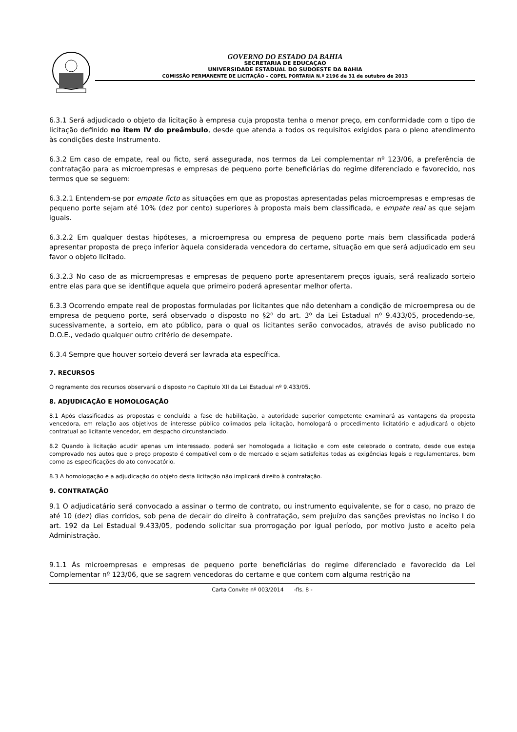GOVERNO DO ESTADO DA BAHIA
SECRETARIA DE EDUCAÇAO
UNIVERSIDADE ESTADUAL DO SUDOESTE DA BAHIA
COMISSÃO PERMANENTE DE LICITAÇÃO – COPEL PORTARIA N.º 2196 de 31 de outubro de 2013
6.3.1 Será adjudicado o objeto da licitação à empresa cuja proposta tenha o menor preço, em conformidade com o tipo de licitação definido no item IV do preâmbulo, desde que atenda a todos os requisitos exigidos para o pleno atendimento às condições deste Instrumento.
6.3.2 Em caso de empate, real ou ficto, será assegurada, nos termos da Lei complementar nº 123/06, a preferência de contratação para as microempresas e empresas de pequeno porte beneficiárias do regime diferenciado e favorecido, nos termos que se seguem:
6.3.2.1 Entendem-se por empate ficto as situações em que as propostas apresentadas pelas microempresas e empresas de pequeno porte sejam até 10% (dez por cento) superiores à proposta mais bem classificada, e empate real as que sejam iguais.
6.3.2.2 Em qualquer destas hipóteses, a microempresa ou empresa de pequeno porte mais bem classificada poderá apresentar proposta de preço inferior àquela considerada vencedora do certame, situação em que será adjudicado em seu favor o objeto licitado.
6.3.2.3 No caso de as microempresas e empresas de pequeno porte apresentarem preços iguais, será realizado sorteio entre elas para que se identifique aquela que primeiro poderá apresentar melhor oferta.
6.3.3 Ocorrendo empate real de propostas formuladas por licitantes que não detenham a condição de microempresa ou de empresa de pequeno porte, será observado o disposto no §2º do art. 3º da Lei Estadual nº 9.433/05, procedendo-se, sucessivamente, a sorteio, em ato público, para o qual os licitantes serão convocados, através de aviso publicado no D.O.E., vedado qualquer outro critério de desempate.
6.3.4 Sempre que houver sorteio deverá ser lavrada ata específica.
7. RECURSOS
O regramento dos recursos observará o disposto no Capítulo XII da Lei Estadual nº 9.433/05.
8. ADJUDICAÇÃO E HOMOLOGAÇÃO
8.1 Após classificadas as propostas e concluída a fase de habilitação, a autoridade superior competente examinará as vantagens da proposta vencedora, em relação aos objetivos de interesse público colimados pela licitação, homologará o procedimento licitatório e adjudicará o objeto contratual ao licitante vencedor, em despacho circunstanciado.
8.2 Quando à licitação acudir apenas um interessado, poderá ser homologada a licitação e com este celebrado o contrato, desde que esteja comprovado nos autos que o preço proposto é compatível com o de mercado e sejam satisfeitas todas as exigências legais e regulamentares, bem como as especificações do ato convocatório.
8.3 A homologação e a adjudicação do objeto desta licitação não implicará direito à contratação.
9. CONTRATAÇÃO
9.1 O adjudicatário será convocado a assinar o termo de contrato, ou instrumento equivalente, se for o caso, no prazo de até 10 (dez) dias corridos, sob pena de decair do direito à contratação, sem prejuízo das sanções previstas no inciso I do art. 192 da Lei Estadual 9.433/05, podendo solicitar sua prorrogação por igual período, por motivo justo e aceito pela Administração.
9.1.1 Às microempresas e empresas de pequeno porte beneficiárias do regime diferenciado e favorecido da Lei Complementar nº 123/06, que se sagrem vencedoras do certame e que contem com alguma restrição na
Carta Convite nº 003/2014 -fls. 8 -